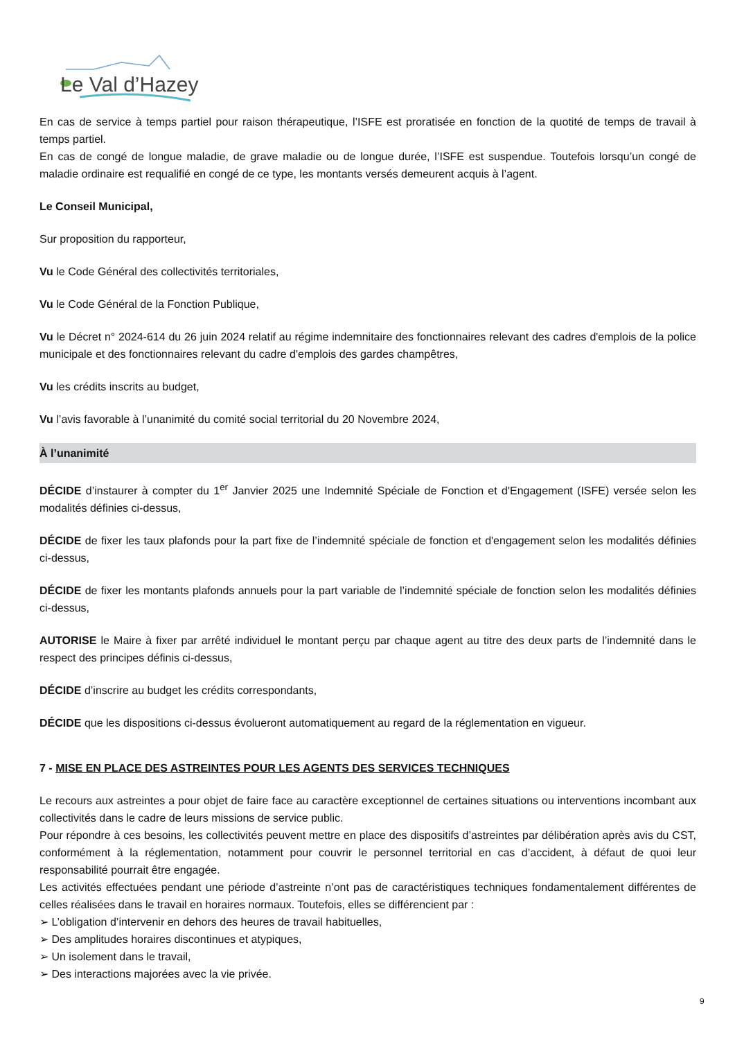Le Val d’Hazey
En cas de service à temps partiel pour raison thérapeutique, l’ISFE est proratisée en fonction de la quotité de temps de travail à temps partiel.
En cas de congé de longue maladie, de grave maladie ou de longue durée, l’ISFE est suspendue. Toutefois lorsqu’un congé de maladie ordinaire est requalifié en congé de ce type, les montants versés demeurent acquis à l’agent.
Le Conseil Municipal,
Sur proposition du rapporteur,
Vu le Code Général des collectivités territoriales,
Vu le Code Général de la Fonction Publique,
Vu le Décret n° 2024-614 du 26 juin 2024 relatif au régime indemnitaire des fonctionnaires relevant des cadres d'emplois de la police municipale et des fonctionnaires relevant du cadre d'emplois des gardes champêtres,
Vu les crédits inscrits au budget,
Vu l’avis favorable à l’unanimité du comité social territorial du 20 Novembre 2024,
À l’unanimité
DÉCIDE d’instaurer à compter du 1<sup>er</sup> Janvier 2025 une Indemnité Spéciale de Fonction et d'Engagement (ISFE) versée selon les modalités définies ci-dessus,
DÉCIDE de fixer les taux plafonds pour la part fixe de l’indemnité spéciale de fonction et d'engagement selon les modalités définies ci-dessus,
DÉCIDE de fixer les montants plafonds annuels pour la part variable de l’indemnité spéciale de fonction selon les modalités définies ci-dessus,
AUTORISE le Maire à fixer par arrêté individuel le montant perçu par chaque agent au titre des deux parts de l’indemnité dans le respect des principes définis ci-dessus,
DÉCIDE d’inscrire au budget les crédits correspondants,
DÉCIDE que les dispositions ci-dessus évolueront automatiquement au regard de la réglementation en vigueur.
7 - MISE EN PLACE DES ASTREINTES POUR LES AGENTS DES SERVICES TECHNIQUES
Le recours aux astreintes a pour objet de faire face au caractère exceptionnel de certaines situations ou interventions incombant aux collectivités dans le cadre de leurs missions de service public.
Pour répondre à ces besoins, les collectivités peuvent mettre en place des dispositifs d’astreintes par délibération après avis du CST, conformément à la réglementation, notamment pour couvrir le personnel territorial en cas d’accident, à défaut de quoi leur responsabilité pourrait être engagée.
Les activités effectuées pendant une période d’astreinte n’ont pas de caractéristiques techniques fondamentalement différentes de celles réalisées dans le travail en horaires normaux. Toutefois, elles se différencient par :
➢ L’obligation d’intervenir en dehors des heures de travail habituelles,
➢ Des amplitudes horaires discontinues et atypiques,
➢ Un isolement dans le travail,
➢ Des interactions majorées avec la vie privée.
9